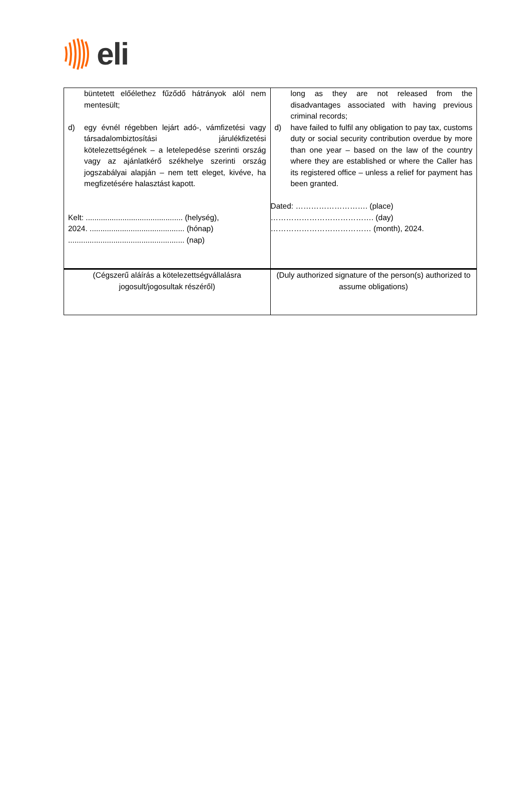eli
| büntetett előélethez fűződő hátrányok alól nem mentesült; d) egy évnél régebben lejárt adó-, vámfizetési vagy társadalombiztosítási járulékfizetési kötelezettségének – a letelepedése szerinti ország vagy az ajánlatkérő székhelye szerinti ország jogszabályai alapján – nem tett eleget, kivéve, ha megfizetésére halasztást kapott. Kelt: ............................................. (helység), 2024. ............................................ (hónap) ...................................................... (nap) | long as they are not released from the disadvantages associated with having previous criminal records; d) have failed to fulfil any obligation to pay tax, customs duty or social security contribution overdue by more than one year – based on the law of the country where they are established or where the Caller has its registered office – unless a relief for payment has been granted. Dated: ………………………. (place) …………………………………. (day) ………………………………… (month), 2024. |
| (Cégszerű aláírás a kötelezettségvállalásra jogosult/jogosultak részéről) | (Duly authorized signature of the person(s) authorized to assume obligations) |